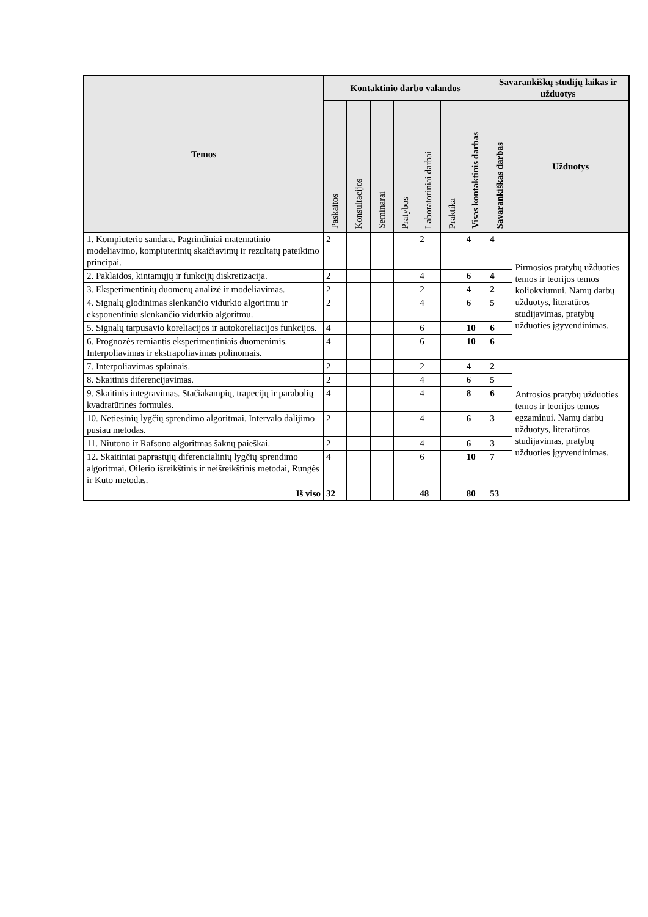| Temos | Kontaktinio darbo valandos | | | | | | | Savarankiškų studijų laikas ir užduotys | |
| --- | --- | --- | --- | --- | --- | --- | --- | --- | --- |
| | Paskaitos | Konsultacijos | Seminarai | Pratybos | Laboratoriniai darbai | Praktika | Visas kontaktinis darbas | Savarankiškas darbas | Užduotys |
| 1. Kompiuterio sandara. Pagrindiniai matematinio modeliavimo, kompiuterinių skaičiavimų ir rezultatų pateikimo principai. | 2 | | | | 2 | | 4 | 4 | Pirmosios pratybų užduoties temos ir teorijos temos koliokviumui. Namų darbų užduotys, literatūros studijavimas, pratybų užduoties įgyvendinimas. |
| 2. Paklaidos, kintamųjų ir funkcijų diskretizacija. | 2 | | | | 4 | | 6 | 4 | |
| 3. Eksperimentinių duomenų analizė ir modeliavimas. | 2 | | | | 2 | | 4 | 2 | |
| 4. Signalų glodinimas slenkančio vidurkio algoritmu ir eksponentiniu slenkančio vidurkio algoritmu. | 2 | | | | 4 | | 6 | 5 | |
| 5. Signalų tarpusavio koreliacijos ir autokoreliacijos funkcijos. | 4 | | | | 6 | | 10 | 6 | |
| 6. Prognozės remiantis eksperimentiniais duomenimis. Interpoliavimas ir ekstrapoliavimas polinomais. | 4 | | | | 6 | | 10 | 6 | |
| 7. Interpoliavimas splainais. | 2 | | | | 2 | | 4 | 2 | Antrosios pratybų užduoties temos ir teorijos temos egzaminui. Namų darbų užduotys, literatūros studijavimas, pratybų užduoties įgyvendinimas. |
| 8. Skaitinis diferencijavimas. | 2 | | | | 4 | | 6 | 5 | |
| 9. Skaitinis integravimas. Stačiakampių, trapecijų ir parabolių kvadratūrinės formulės. | 4 | | | | 4 | | 8 | 6 | |
| 10. Netiesinių lygčių sprendimo algoritmai. Intervalo dalijimo pusiau metodas. | 2 | | | | 4 | | 6 | 3 | |
| 11. Niutono ir Rafsono algoritmas šaknų paieškai. | 2 | | | | 4 | | 6 | 3 | |
| 12. Skaitiniai paprastųjų diferencialinių lygčių sprendimo algoritmai. Oilerio išreikštinis ir neišreikštinis metodai, Rungės ir Kuto metodas. | 4 | | | | 6 | | 10 | 7 | |
| Iš viso | 32 | | | | 48 | | 80 | 53 | |